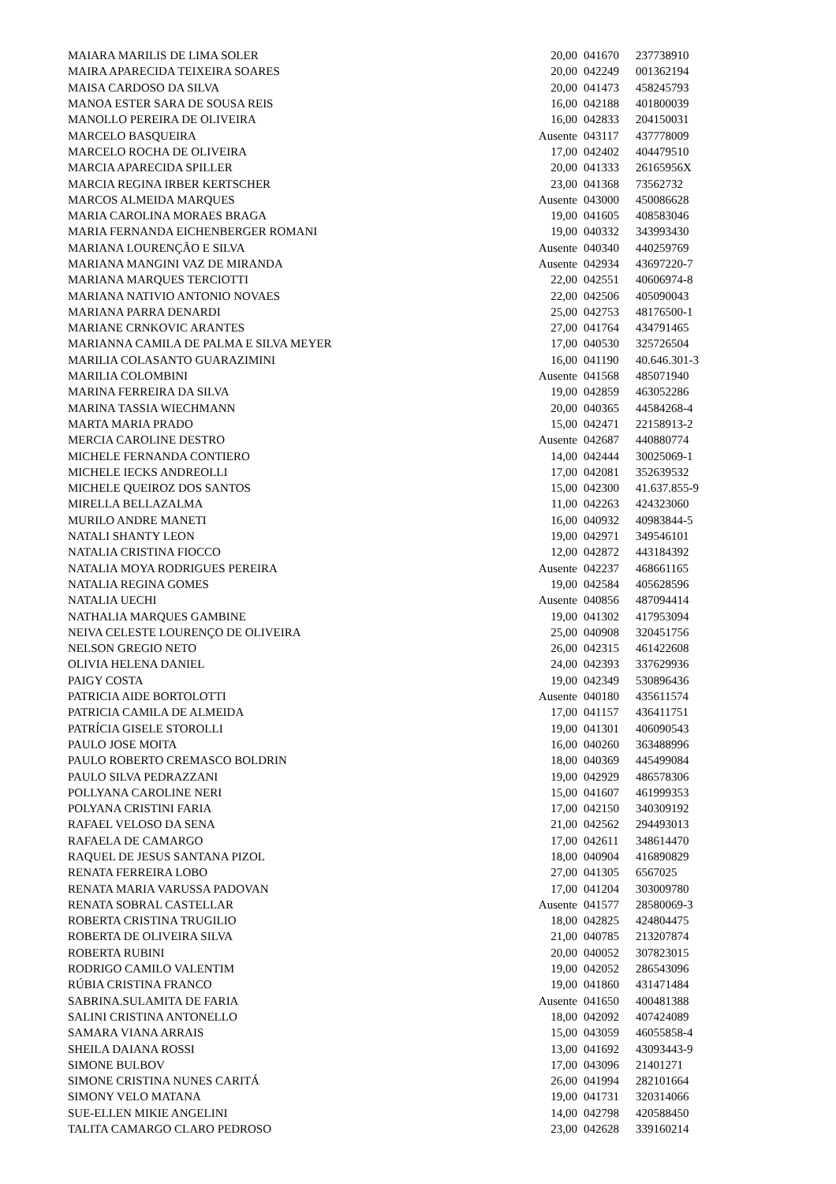| MAIARA MARILIS DE LIMA SOLER | 20,00 | 041670 | 237738910 |
| MAIRA APARECIDA TEIXEIRA SOARES | 20,00 | 042249 | 001362194 |
| MAISA CARDOSO DA SILVA | 20,00 | 041473 | 458245793 |
| MANOA ESTER SARA DE SOUSA REIS | 16,00 | 042188 | 401800039 |
| MANOLLO PEREIRA DE OLIVEIRA | 16,00 | 042833 | 204150031 |
| MARCELO BASQUEIRA | Ausente | 043117 | 437778009 |
| MARCELO ROCHA DE OLIVEIRA | 17,00 | 042402 | 404479510 |
| MARCIA APARECIDA SPILLER | 20,00 | 041333 | 26165956X |
| MARCIA REGINA IRBER KERTSCHER | 23,00 | 041368 | 73562732 |
| MARCOS ALMEIDA MARQUES | Ausente | 043000 | 450086628 |
| MARIA CAROLINA MORAES BRAGA | 19,00 | 041605 | 408583046 |
| MARIA FERNANDA EICHENBERGER ROMANI | 19,00 | 040332 | 343993430 |
| MARIANA LOURENÇÃO E SILVA | Ausente | 040340 | 440259769 |
| MARIANA MANGINI VAZ DE MIRANDA | Ausente | 042934 | 43697220-7 |
| MARIANA MARQUES TERCIOTTI | 22,00 | 042551 | 40606974-8 |
| MARIANA NATIVIO ANTONIO NOVAES | 22,00 | 042506 | 405090043 |
| MARIANA PARRA DENARDI | 25,00 | 042753 | 48176500-1 |
| MARIANE CRNKOVIC ARANTES | 27,00 | 041764 | 434791465 |
| MARIANNA CAMILA DE PALMA E SILVA MEYER | 17,00 | 040530 | 325726504 |
| MARILIA COLASANTO GUARAZIMINI | 16,00 | 041190 | 40.646.301-3 |
| MARILIA COLOMBINI | Ausente | 041568 | 485071940 |
| MARINA FERREIRA DA SILVA | 19,00 | 042859 | 463052286 |
| MARINA TASSIA WIECHMANN | 20,00 | 040365 | 44584268-4 |
| MARTA MARIA PRADO | 15,00 | 042471 | 22158913-2 |
| MERCIA CAROLINE DESTRO | Ausente | 042687 | 440880774 |
| MICHELE FERNANDA CONTIERO | 14,00 | 042444 | 30025069-1 |
| MICHELE IECKS ANDREOLLI | 17,00 | 042081 | 352639532 |
| MICHELE QUEIROZ DOS SANTOS | 15,00 | 042300 | 41.637.855-9 |
| MIRELLA BELLAZALMA | 11,00 | 042263 | 424323060 |
| MURILO ANDRE MANETI | 16,00 | 040932 | 40983844-5 |
| NATALI SHANTY LEON | 19,00 | 042971 | 349546101 |
| NATALIA CRISTINA FIOCCO | 12,00 | 042872 | 443184392 |
| NATALIA MOYA RODRIGUES PEREIRA | Ausente | 042237 | 468661165 |
| NATALIA REGINA GOMES | 19,00 | 042584 | 405628596 |
| NATALIA UECHI | Ausente | 040856 | 487094414 |
| NATHALIA MARQUES GAMBINE | 19,00 | 041302 | 417953094 |
| NEIVA CELESTE LOURENÇO DE OLIVEIRA | 25,00 | 040908 | 320451756 |
| NELSON GREGIO NETO | 26,00 | 042315 | 461422608 |
| OLIVIA HELENA DANIEL | 24,00 | 042393 | 337629936 |
| PAIGY COSTA | 19,00 | 042349 | 530896436 |
| PATRICIA AIDE BORTOLOTTI | Ausente | 040180 | 435611574 |
| PATRICIA CAMILA DE ALMEIDA | 17,00 | 041157 | 436411751 |
| PATRÍCIA GISELE STOROLLI | 19,00 | 041301 | 406090543 |
| PAULO JOSE MOITA | 16,00 | 040260 | 363488996 |
| PAULO ROBERTO CREMASCO BOLDRIN | 18,00 | 040369 | 445499084 |
| PAULO SILVA PEDRAZZANI | 19,00 | 042929 | 486578306 |
| POLLYANA CAROLINE NERI | 15,00 | 041607 | 461999353 |
| POLYANA CRISTINI FARIA | 17,00 | 042150 | 340309192 |
| RAFAEL VELOSO DA SENA | 21,00 | 042562 | 294493013 |
| RAFAELA DE CAMARGO | 17,00 | 042611 | 348614470 |
| RAQUEL DE JESUS SANTANA PIZOL | 18,00 | 040904 | 416890829 |
| RENATA FERREIRA LOBO | 27,00 | 041305 | 6567025 |
| RENATA MARIA VARUSSA PADOVAN | 17,00 | 041204 | 303009780 |
| RENATA SOBRAL CASTELLAR | Ausente | 041577 | 28580069-3 |
| ROBERTA CRISTINA TRUGILIO | 18,00 | 042825 | 424804475 |
| ROBERTA DE OLIVEIRA SILVA | 21,00 | 040785 | 213207874 |
| ROBERTA RUBINI | 20,00 | 040052 | 307823015 |
| RODRIGO CAMILO VALENTIM | 19,00 | 042052 | 286543096 |
| RÚBIA CRISTINA FRANCO | 19,00 | 041860 | 431471484 |
| SABRINA.SULAMITA DE FARIA | Ausente | 041650 | 400481388 |
| SALINI CRISTINA ANTONELLO | 18,00 | 042092 | 407424089 |
| SAMARA VIANA ARRAIS | 15,00 | 043059 | 46055858-4 |
| SHEILA DAIANA ROSSI | 13,00 | 041692 | 43093443-9 |
| SIMONE BULBOV | 17,00 | 043096 | 21401271 |
| SIMONE CRISTINA NUNES CARITÁ | 26,00 | 041994 | 282101664 |
| SIMONY VELO MATANA | 19,00 | 041731 | 320314066 |
| SUE-ELLEN MIKIE ANGELINI | 14,00 | 042798 | 420588450 |
| TALITA CAMARGO CLARO PEDROSO | 23,00 | 042628 | 339160214 |